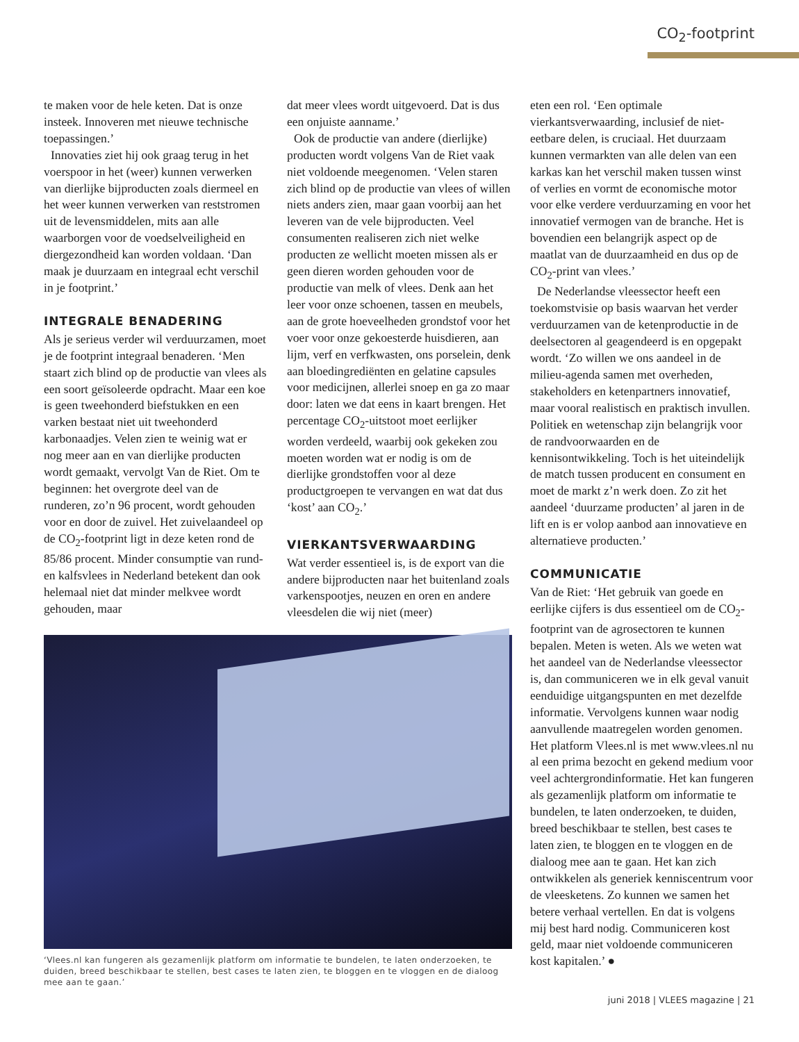CO<sub>2</sub>-footprint
te maken voor de hele keten. Dat is onze insteek. Innoveren met nieuwe technische toepassingen.’
Innovaties ziet hij ook graag terug in het voerspoor in het (weer) kunnen verwerken van dierlijke bijproducten zoals diermeel en het weer kunnen verwerken van reststromen uit de levensmiddelen, mits aan alle waarborgen voor de voedselveiligheid en diergezondheid kan worden voldaan. ‘Dan maak je duurzaam en integraal echt verschil in je footprint.’
INTEGRALE BENADERING
Als je serieus verder wil verduurzamen, moet je de footprint integraal benaderen. ‘Men staart zich blind op de productie van vlees als een soort geïsoleerde opdracht. Maar een koe is geen tweehonderd biefstukken en een varken bestaat niet uit tweehonderd karbonaadjes. Velen zien te weinig wat er nog meer aan en van dierlijke producten wordt gemaakt, vervolgt Van de Riet. Om te beginnen: het overgrote deel van de runderen, zo’n 96 procent, wordt gehouden voor en door de zuivel. Het zuivelaandeel op de CO<sub>2</sub>-footprint ligt in deze keten rond de 85/86 procent. Minder consumptie van rund- en kalfsvlees in Nederland betekent dan ook helemaal niet dat minder melkvee wordt gehouden, maar
dat meer vlees wordt uitgevoerd. Dat is dus een onjuiste aanname.’
Ook de productie van andere (dierlijke) producten wordt volgens Van de Riet vaak niet voldoende meegenomen. ‘Velen staren zich blind op de productie van vlees of willen niets anders zien, maar gaan voorbij aan het leveren van de vele bijproducten. Veel consumenten realiseren zich niet welke producten ze wellicht moeten missen als er geen dieren worden gehouden voor de productie van melk of vlees. Denk aan het leer voor onze schoenen, tassen en meubels, aan de grote hoeveelheden grondstof voor het voer voor onze gekoesterde huisdieren, aan lijm, verf en verfkwasten, ons porselein, denk aan bloedingrediënten en gelatine capsules voor medicijnen, allerlei snoep en ga zo maar door: laten we dat eens in kaart brengen. Het percentage CO<sub>2</sub>-uitstoot moet eerlijker worden verdeeld, waarbij ook gekeken zou moeten worden wat er nodig is om de dierlijke grondstoffen voor al deze productgroepen te vervangen en wat dat dus ‘kost’ aan CO<sub>2</sub>.’
VIERKANTSVERWAARDING
Wat verder essentieel is, is de export van die andere bijproducten naar het buitenland zoals varkenspootjes, neuzen en oren en andere vleesdelen die wij niet (meer)
‘Vlees.nl kan fungeren als gezamenlijk platform om informatie te bundelen, te laten onderzoeken, te duiden, breed beschikbaar te stellen, best cases te laten zien, te bloggen en te vloggen en de dialoog mee aan te gaan.’
eten een rol. ‘Een optimale vierkantsverwaarding, inclusief de niet-eetbare delen, is cruciaal. Het duurzaam kunnen vermarkten van alle delen van een karkas kan het verschil maken tussen winst of verlies en vormt de economische motor voor elke verdere verduurzaming en voor het innovatief vermogen van de branche. Het is bovendien een belangrijk aspect op de maatlat van de duurzaamheid en dus op de CO<sub>2</sub>-print van vlees.’
De Nederlandse vleessector heeft een toekomstvisie op basis waarvan het verder verduurzamen van de ketenproductie in de deelsectoren al geagendeerd is en opgepakt wordt. ‘Zo willen we ons aandeel in de milieu-agenda samen met overheden, stakeholders en ketenpartners innovatief, maar vooral realistisch en praktisch invullen. Politiek en wetenschap zijn belangrijk voor de randvoorwaarden en de kennisontwikkeling. Toch is het uiteindelijk de match tussen producent en consument en moet de markt z’n werk doen. Zo zit het aandeel ‘duurzame producten’ al jaren in de lift en is er volop aanbod aan innovatieve en alternatieve producten.’
COMMUNICATIE
Van de Riet: ‘Het gebruik van goede en eerlijke cijfers is dus essentieel om de CO<sub>2</sub>-footprint van de agrosectoren te kunnen bepalen. Meten is weten. Als we weten wat het aandeel van de Nederlandse vleessector is, dan communiceren we in elk geval vanuit eenduidige uitgangspunten en met dezelfde informatie. Vervolgens kunnen waar nodig aanvullende maatregelen worden genomen. Het platform Vlees.nl is met www.vlees.nl nu al een prima bezocht en gekend medium voor veel achtergrondinformatie. Het kan fungeren als gezamenlijk platform om informatie te bundelen, te laten onderzoeken, te duiden, breed beschikbaar te stellen, best cases te laten zien, te bloggen en te vloggen en de dialoog mee aan te gaan. Het kan zich ontwikkelen als generiek kenniscentrum voor de vleesketens. Zo kunnen we samen het betere verhaal vertellen. En dat is volgens mij best hard nodig. Communiceren kost geld, maar niet voldoende communiceren kost kapitalen.’ ●
juni 2018 | VLEES magazine | 21